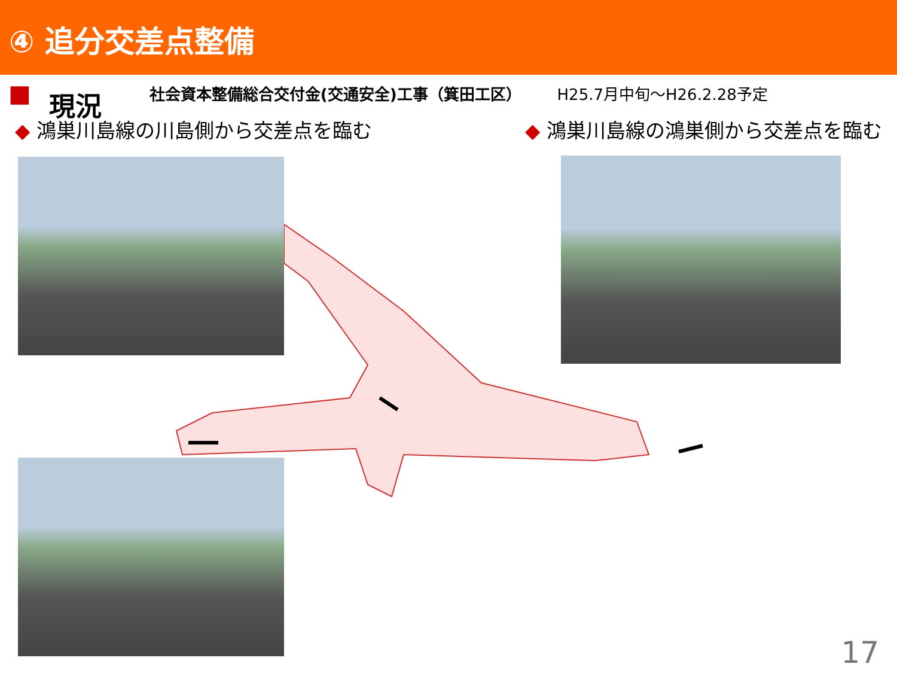④ 追分交差点整備
■ 現況 社会資本整備総合交付金(交通安全)工事（箕田工区） H25.7月中旬～H26.2.28予定
◆ 鴻巣川島線の川島側から交差点を臨む ◆ 鴻巣川島線の鴻巣側から交差点を臨む
17